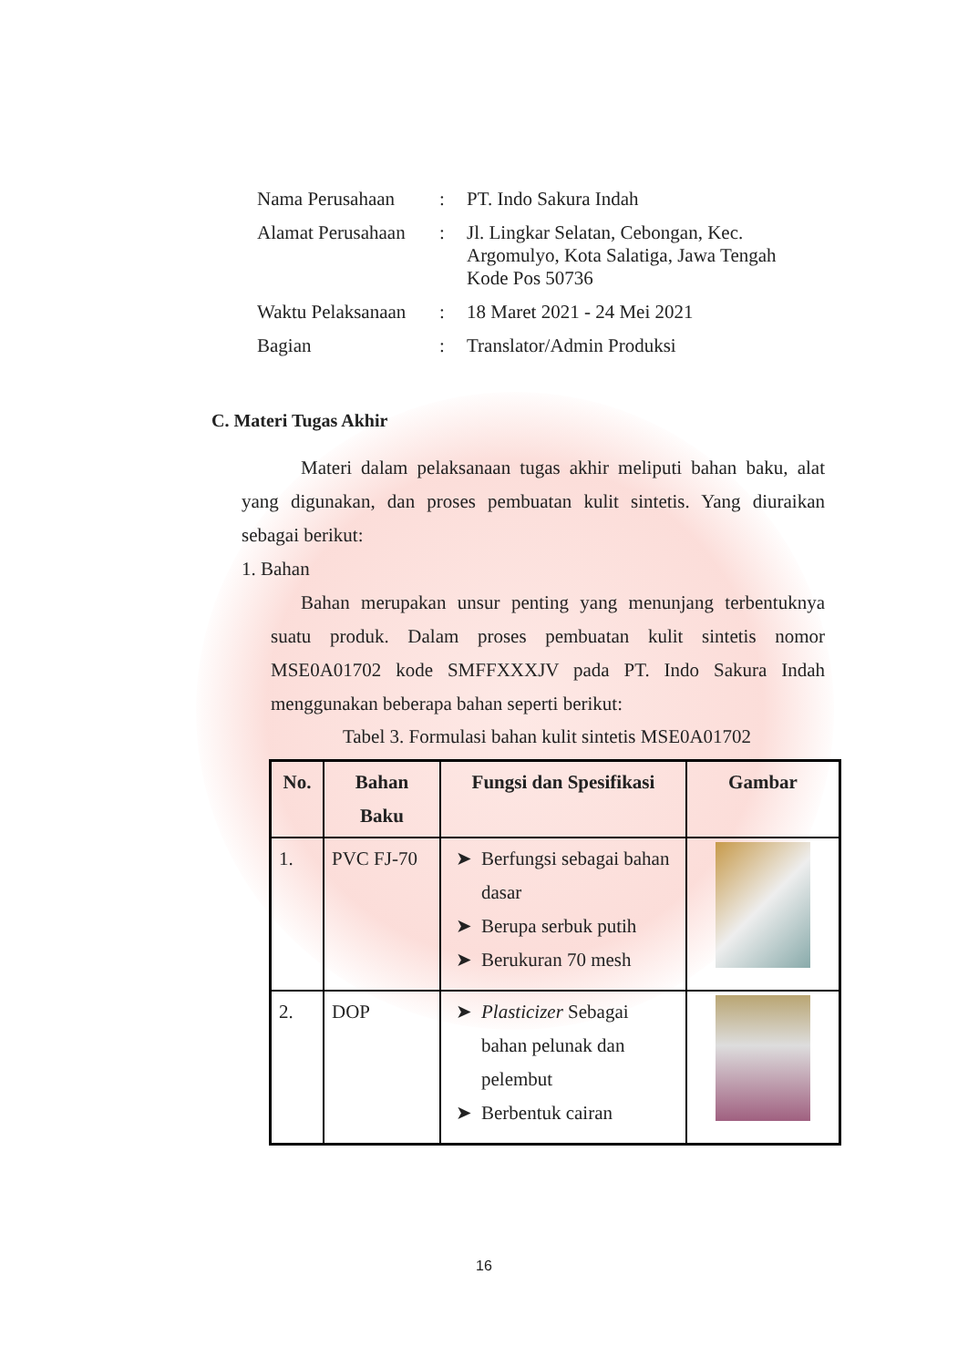| Nama Perusahaan | : | PT. Indo Sakura Indah |
| Alamat Perusahaan | : | Jl. Lingkar Selatan, Cebongan, Kec. Argomulyo, Kota Salatiga, Jawa Tengah Kode Pos 50736 |
| Waktu Pelaksanaan | : | 18 Maret 2021 - 24 Mei 2021 |
| Bagian | : | Translator/Admin Produksi |
C. Materi Tugas Akhir
Materi dalam pelaksanaan tugas akhir meliputi bahan baku, alat yang digunakan, dan proses pembuatan kulit sintetis. Yang diuraikan sebagai berikut:
1. Bahan
Bahan merupakan unsur penting yang menunjang terbentuknya suatu produk. Dalam proses pembuatan kulit sintetis nomor MSE0A01702 kode SMFFXXXJV pada PT. Indo Sakura Indah menggunakan beberapa bahan seperti berikut:
Tabel 3. Formulasi bahan kulit sintetis MSE0A01702
| No. | Bahan Baku | Fungsi dan Spesifikasi | Gambar |
| --- | --- | --- | --- |
| 1. | PVC FJ-70 | Berfungsi sebagai bahan dasar Berupa serbuk putih Berukuran 70 mesh | |
| 2. | DOP | Plasticizer Sebagai bahan pelunak dan pelembut Berbentuk cairan | |
16